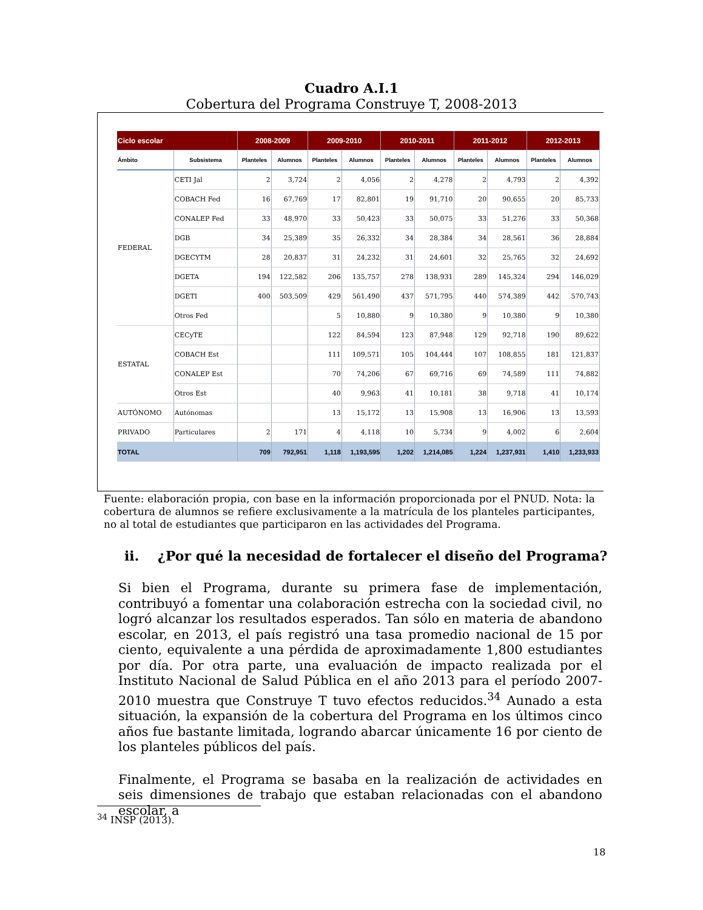Cuadro A.I.1
Cobertura del Programa Construye T, 2008-2013
| Ciclo escolar | | 2008-2009 | | 2009-2010 | | 2010-2011 | | 2011-2012 | | 2012-2013 | |
| --- | --- | --- | --- | --- | --- | --- | --- | --- | --- | --- | --- |
| Ámbito | Subsistema | Planteles | Alumnos | Planteles | Alumnos | Planteles | Alumnos | Planteles | Alumnos | Planteles | Alumnos |
| FEDERAL | CETI Jal | 2 | 3,724 | 2 | 4,056 | 2 | 4,278 | 2 | 4,793 | 2 | 4,392 |
| | COBACH Fed | 16 | 67,769 | 17 | 82,801 | 19 | 91,710 | 20 | 90,655 | 20 | 85,733 |
| | CONALEP Fed | 33 | 48,970 | 33 | 50,423 | 33 | 50,075 | 33 | 51,276 | 33 | 50,368 |
| | DGB | 34 | 25,389 | 35 | 26,332 | 34 | 28,384 | 34 | 28,561 | 36 | 28,884 |
| | DGECYTM | 28 | 20,837 | 31 | 24,232 | 31 | 24,601 | 32 | 25,765 | 32 | 24,692 |
| | DGETA | 194 | 122,582 | 206 | 135,757 | 278 | 138,931 | 289 | 145,324 | 294 | 146,029 |
| | DGETI | 400 | 503,509 | 429 | 561,490 | 437 | 571,795 | 440 | 574,389 | 442 | 570,743 |
| | Otros Fed | | | 5 | 10,880 | 9 | 10,380 | 9 | 10,380 | 9 | 10,380 |
| ESTATAL | CECyTE | | | 122 | 84,594 | 123 | 87,948 | 129 | 92,718 | 190 | 89,622 |
| | COBACH Est | | | 111 | 109,571 | 105 | 104,444 | 107 | 108,855 | 181 | 121,837 |
| | CONALEP Est | | | 70 | 74,206 | 67 | 69,716 | 69 | 74,589 | 111 | 74,882 |
| | Otros Est | | | 40 | 9,963 | 41 | 10,181 | 38 | 9,718 | 41 | 10,174 |
| AUTÓNOMO | Autónomas | | | 13 | 15,172 | 13 | 15,908 | 13 | 16,906 | 13 | 13,593 |
| PRIVADO | Particulares | 2 | 171 | 4 | 4,118 | 10 | 5,734 | 9 | 4,002 | 6 | 2,604 |
| TOTAL | | 709 | 792,951 | 1,118 | 1,193,595 | 1,202 | 1,214,085 | 1,224 | 1,237,931 | 1,410 | 1,233,933 |
Fuente: elaboración propia, con base en la información proporcionada por el PNUD. Nota: la cobertura de alumnos se refiere exclusivamente a la matrícula de los planteles participantes, no al total de estudiantes que participaron en las actividades del Programa.
ii. ¿Por qué la necesidad de fortalecer el diseño del Programa?
Si bien el Programa, durante su primera fase de implementación, contribuyó a fomentar una colaboración estrecha con la sociedad civil, no logró alcanzar los resultados esperados. Tan sólo en materia de abandono escolar, en 2013, el país registró una tasa promedio nacional de 15 por ciento, equivalente a una pérdida de aproximadamente 1,800 estudiantes por día. Por otra parte, una evaluación de impacto realizada por el Instituto Nacional de Salud Pública en el año 2013 para el período 2007-2010 muestra que Construye T tuvo efectos reducidos.<sup>34</sup> Aunado a esta situación, la expansión de la cobertura del Programa en los últimos cinco años fue bastante limitada, logrando abarcar únicamente 16 por ciento de los planteles públicos del país.
Finalmente, el Programa se basaba en la realización de actividades en seis dimensiones de trabajo que estaban relacionadas con el abandono escolar, a
<sup>34</sup> INSP (2013).
18